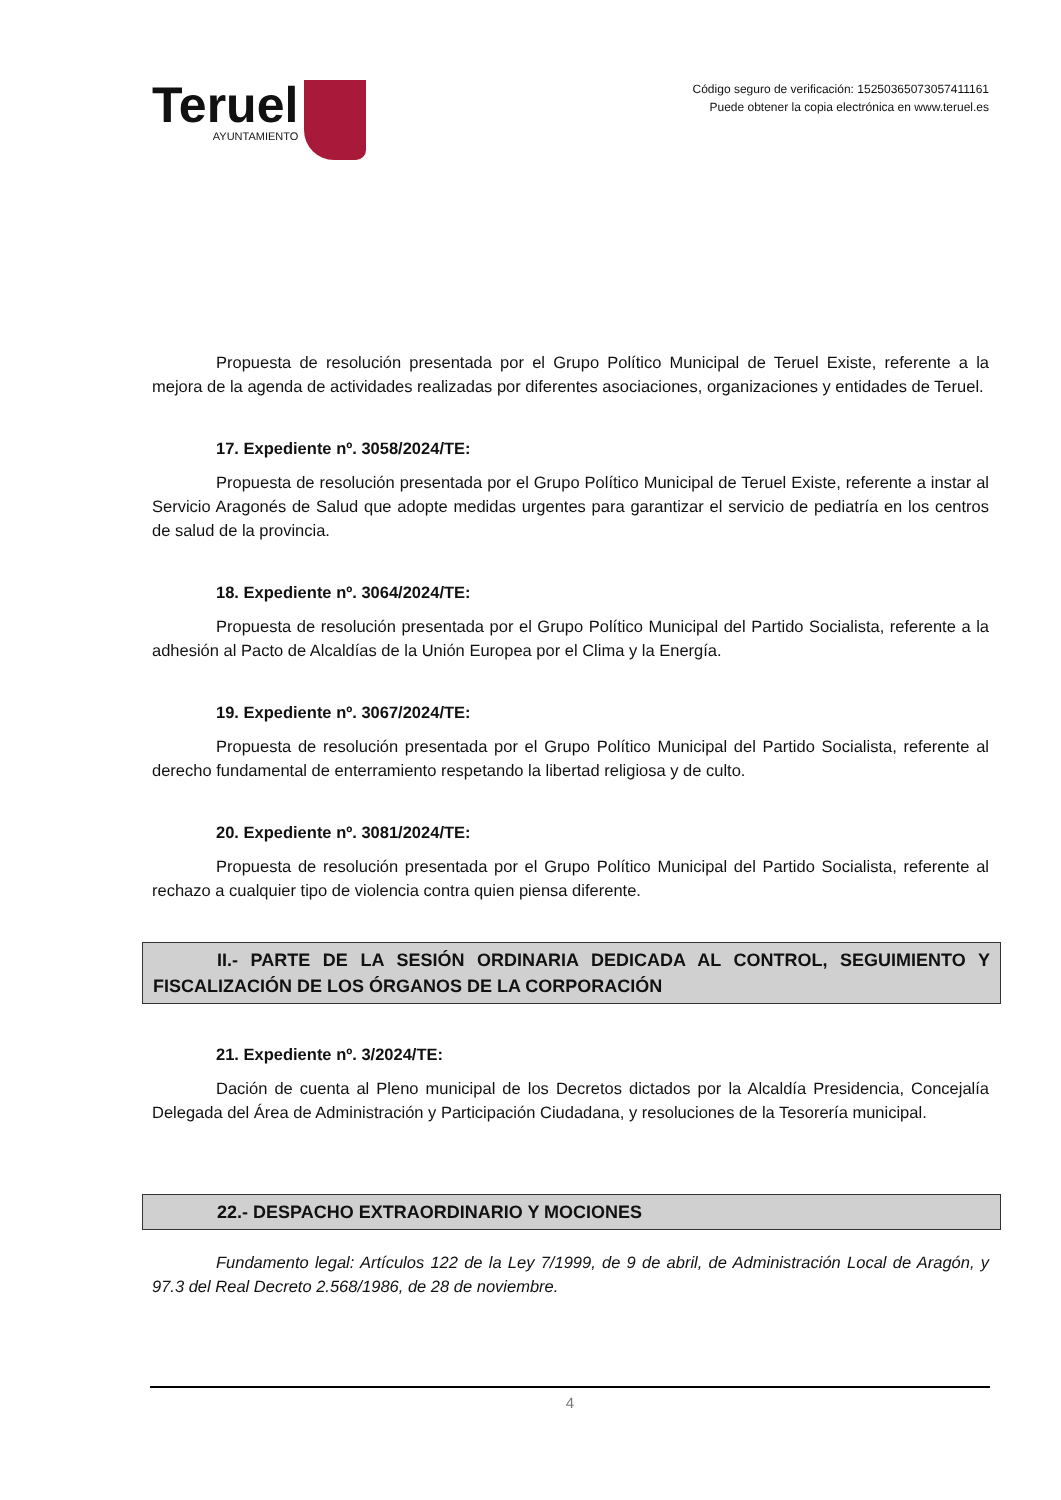Teruel
AYUNTAMIENTO
Código seguro de verificación: 15250365073057411161
Puede obtener la copia electrónica en www.teruel.es
Propuesta de resolución presentada por el Grupo Político Municipal de Teruel Existe, referente a la mejora de la agenda de actividades realizadas por diferentes asociaciones, organizaciones y entidades de Teruel.
17. Expediente nº. 3058/2024/TE:
Propuesta de resolución presentada por el Grupo Político Municipal de Teruel Existe, referente a instar al Servicio Aragonés de Salud que adopte medidas urgentes para garantizar el servicio de pediatría en los centros de salud de la provincia.
18. Expediente nº. 3064/2024/TE:
Propuesta de resolución presentada por el Grupo Político Municipal del Partido Socialista, referente a la adhesión al Pacto de Alcaldías de la Unión Europea por el Clima y la Energía.
19. Expediente nº. 3067/2024/TE:
Propuesta de resolución presentada por el Grupo Político Municipal del Partido Socialista, referente al derecho fundamental de enterramiento respetando la libertad religiosa y de culto.
20. Expediente nº. 3081/2024/TE:
Propuesta de resolución presentada por el Grupo Político Municipal del Partido Socialista, referente al rechazo a cualquier tipo de violencia contra quien piensa diferente.
II.- PARTE DE LA SESIÓN ORDINARIA DEDICADA AL CONTROL, SEGUIMIENTO Y FISCALIZACIÓN DE LOS ÓRGANOS DE LA CORPORACIÓN
21. Expediente nº. 3/2024/TE:
Dación de cuenta al Pleno municipal de los Decretos dictados por la Alcaldía Presidencia, Concejalía Delegada del Área de Administración y Participación Ciudadana, y resoluciones de la Tesorería municipal.
22.- DESPACHO EXTRAORDINARIO Y MOCIONES
Fundamento legal: Artículos 122 de la Ley 7/1999, de 9 de abril, de Administración Local de Aragón, y 97.3 del Real Decreto 2.568/1986, de 28 de noviembre.
4